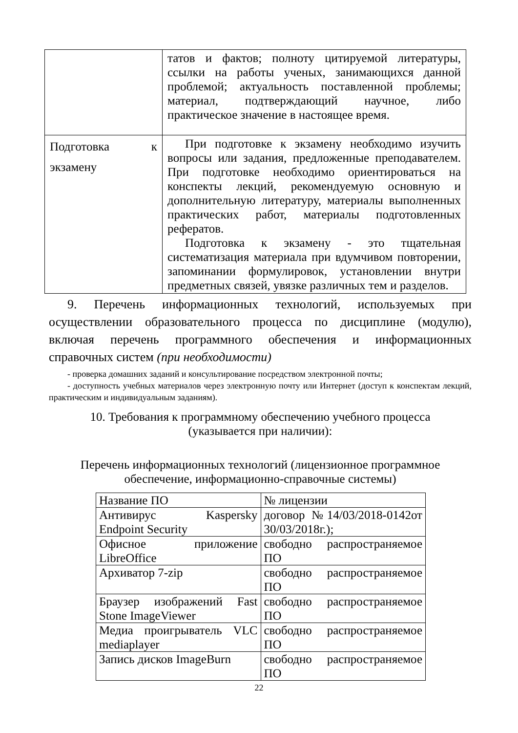| | татов и фактов; полноту цитируемой литературы, ссылки на работы ученых, занимающихся данной проблемой; актуальность поставленной проблемы; материал, подтверждающий научное, либо практическое значение в настоящее время. |
| Подготовка к экзамену | При подготовке к экзамену необходимо изучить вопросы или задания, предложенные преподавателем. При подготовке необходимо ориентироваться на конспекты лекций, рекомендуемую основную и дополнительную литературу, материалы выполненных практических работ, материалы подготовленных рефератов. Подготовка к экзамену - это тщательная систематизация материала при вдумчивом повторении, запоминании формулировок, установлении внутри предметных связей, увязке различных тем и разделов. |
9. Перечень информационных технологий, используемых при осуществлении образовательного процесса по дисциплине (модулю), включая перечень программного обеспечения и информационных справочных систем (при необходимости)
- проверка домашних заданий и консультирование посредством электронной почты;
- доступность учебных материалов через электронную почту или Интернет (доступ к конспектам лекций, практическим и индивидуальным заданиям).
10. Требования к программному обеспечению учебного процесса
(указывается при наличии):
Перечень информационных технологий (лицензионное программное
обеспечение, информационно-справочные системы)
| Название ПО | № лицензии |
| Антивирус Kaspersky Endpoint Security | договор №14/03/2018-0142от 30/03/2018г.); |
| Офисное приложение LibreOffice | свободно распространяемое ПО |
| Архиватор 7-zip | свободно распространяемое ПО |
| Браузер изображений Fast Stone ImageViewer | свободно распространяемое ПО |
| Медиа проигрыватель VLC mediaplayer | свободно распространяемое ПО |
| Запись дисков ImageBurn | свободно распространяемое ПО |
22